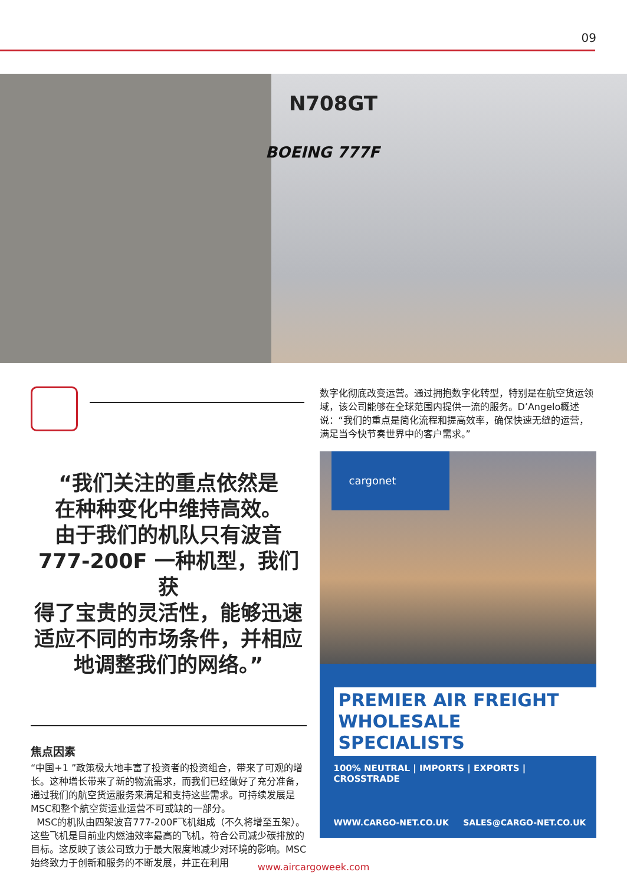09
N708GT
BOEING 777F
“我们关注的重点依然是
在种种变化中维持高效。
由于我们的机队只有波音
777-200F 一种机型，我们获
得了宝贵的灵活性，能够迅速
适应不同的市场条件，并相应
地调整我们的网络。”
焦点因素
“中国+1 ”政策极大地丰富了投资者的投资组合，带来了可观的增长。这种增长带来了新的物流需求，而我们已经做好了充分准备，通过我们的航空货运服务来满足和支持这些需求。可持续发展是MSC和整个航空货运业运营不可或缺的一部分。
MSC的机队由四架波音777-200F飞机组成（不久将增至五架）。这些飞机是目前业内燃油效率最高的飞机，符合公司减少碳排放的目标。这反映了该公司致力于最大限度地减少对环境的影响。MSC始终致力于创新和服务的不断发展，并正在利用
数字化彻底改变运营。通过拥抱数字化转型，特别是在航空货运领域，该公司能够在全球范围内提供一流的服务。D’Angelo概述说：“我们的重点是简化流程和提高效率，确保快速无缝的运营，满足当今快节奏世界中的客户需求。”
cargonet
PREMIER AIR FREIGHT
WHOLESALE SPECIALISTS
100% NEUTRAL | IMPORTS | EXPORTS | CROSSTRADE
WWW.CARGO-NET.CO.UK SALES@CARGO-NET.CO.UK
www.aircargoweek.com